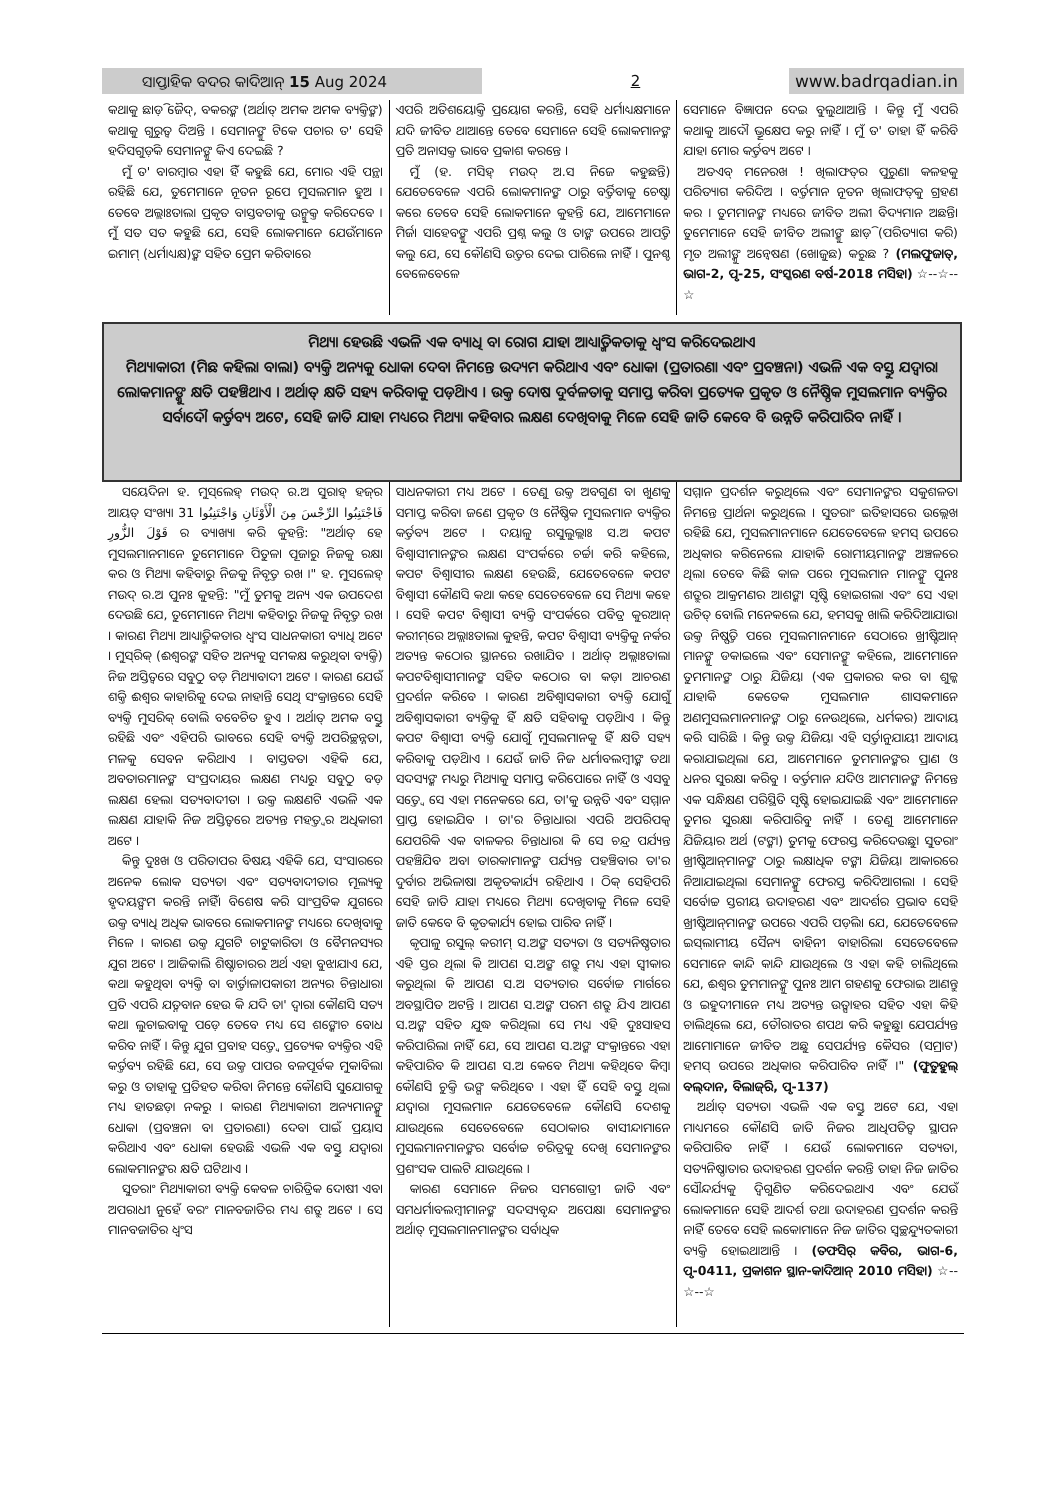ସାପ୍ତାହିକ ବଦର କାଦିଆନ୍ 15 Aug 2024 2 www.badrqadian.in
କଥାକୁ ଛାଡ଼ି ଜୈଦ୍, ବକରଙ୍କ (ଅର୍ଥାତ୍ ଅମକ ଅମକ ବ୍ୟକ୍ତିଙ୍କ) କଥାକୁ ଗୁରୁତ୍ୱ ଦିଅନ୍ତି । ସେମାନଙ୍କୁ ଟିକେ ପଚାର ତ' ସେହି ହଦିସଗୁଡ଼ିକ ସେମାନଙ୍କୁ କିଏ ଦେଇଛି ?
ମୁଁ ତ' ବାରମ୍ବାର ଏହା ହିଁ କହୁଛି ଯେ, ମୋର ଏହି ପନ୍ଥା ରହିଛି ଯେ, ତୁମେମାନେ ନୂତନ ରୂପେ ମୁସଲମାନ ହୁଅ । ତେବେ ଅଲ୍ଲାଃତାଲା ପ୍ରକୃତ ବାସ୍ତବତାକୁ ଉନ୍ମୁକ୍ତ କରିଦେବେ । ମୁଁ ସତ ସତ କହୁଛି ଯେ, ସେହି ଲୋକମାନେ ଯେଉଁମାନେ ଇମାମ୍ (ଧର୍ମାଧ୍ୟକ୍ଷ)ଙ୍କ ସହିତ ପ୍ରେମ କରିବାରେ
ଏପରି ଅତିଶୟୋକ୍ତି ପ୍ରୟୋଗ କରନ୍ତି, ସେହି ଧର୍ମାଧ୍ୟକ୍ଷମାନେ ଯଦି ଜୀବିତ ଥାଆନ୍ତେ ତେବେ ସେମାନେ ସେହି ଲୋକମାନଙ୍କ ପ୍ରତି ଅନାସକ୍ତ ଭାବେ ପ୍ରକାଶ କରନ୍ତେ ।
ମୁଁ (ହ. ମସିହ୍ ମଉଦ୍ ଅ.ସ ନିଜେ କହୁଛନ୍ତି) ଯେତେବେଳେ ଏପରି ଲୋକମାନଙ୍କ ଠାରୁ ବର୍ତ୍ତିବାକୁ ଚେଷ୍ଟା କରେ ତେବେ ସେହି ଲୋକମାନେ କୁହନ୍ତି ଯେ, ଆମେମାନେ ମିର୍ଜା ସାହେବଙ୍କୁ ଏପରି ପ୍ରଶ୍ନ କଲୁ ଓ ତାଙ୍କ ଉପରେ ଆପତ୍ତି କଲୁ ଯେ, ସେ କୌଣସି ଉତ୍ତର ଦେଇ ପାରିଲେ ନାହିଁ । ପୁନଶ୍ଚ ବେଳେବେଳେ
ସେମାନେ ବିଜ୍ଞାପନ ଦେଇ ବୁଲୁଥାଆନ୍ତି । କିନ୍ତୁ ମୁଁ ଏପରି କଥାକୁ ଆଦୌ ଭ୍ରୂକ୍ଷେପ କରୁ ନାହିଁ । ମୁଁ ତ' ତାହା ହିଁ କରିବି ଯାହା ମୋର କର୍ତ୍ତବ୍ୟ ଅଟେ ।
ଅତଏବ୍ ମନେରଖ ! ଖିଲାଫତ୍‌ର ପୁରୁଣା କଳହକୁ ପରିତ୍ୟାଗ କରିଦିଅ । ବର୍ତ୍ତମାନ ନୂତନ ଖିଲାଫତ୍‌କୁ ଗ୍ରହଣ କର । ତୁମମାନଙ୍କ ମଧ୍ୟରେ ଜୀବିତ ଅଲୀ ବିଦ୍ୟମାନ ଅଛନ୍ତି। ତୁମେମାନେ ସେହି ଜୀବିତ ଅଲୀଙ୍କୁ ଛାଡ଼ି (ପରିତ୍ୟାଗ କରି) ମୃତ ଅଲୀଙ୍କୁ ଅନ୍ୱେଷଣ (ଖୋଜୁଛ) କରୁଛ ? (ମଲଫୁଜାତ୍, ଭାଗ-2, ପୃ-25, ସଂସ୍କରଣ ବର୍ଷ-2018 ମସିହା) ☆--☆--☆
ମିଥ୍ୟା ହେଉଛି ଏଭଳି ଏକ ବ୍ୟାଧି ବା ରୋଗ ଯାହା ଆଧ୍ୟାତ୍ମିକତାକୁ ଧ୍ୱଂସ କରିଦେଇଥାଏ
ମିଥ୍ୟାକାରୀ (ମିଛ କହିଲା ବାଲା) ବ୍ୟକ୍ତି ଅନ୍ୟକୁ ଧୋକା ଦେବା ନିମନ୍ତେ ଉଦ୍ୟମ କରିଥାଏ ଏବଂ ଧୋକା (ପ୍ରତାରଣା ଏବଂ ପ୍ରବଞ୍ଚନା) ଏଭଳି ଏକ ବସ୍ତୁ ଯଦ୍ୱାରା ଲୋକମାନଙ୍କୁ କ୍ଷତି ପହଞ୍ଚିଥାଏ । ଅର୍ଥାତ୍ କ୍ଷତି ସହ୍ୟ କରିବାକୁ ପଡ଼ିଥାଏ । ଉକ୍ତ ଦୋଷ ଦୁର୍ବଳତାକୁ ସମାପ୍ତ କରିବା ପ୍ରତ୍ୟେକ ପ୍ରକୃତ ଓ ନୈଷ୍ଠିକ ମୁସଲମାନ ବ୍ୟକ୍ତିର ସର୍ବାଦୌ କର୍ତ୍ତବ୍ୟ ଅଟେ, ସେହି ଜାତି ଯାହା ମଧ୍ୟରେ ମିଥ୍ୟା କହିବାର ଲକ୍ଷଣ ଦେଖିବାକୁ ମିଳେ ସେହି ଜାତି କେବେ ବି ଉନ୍ନତି କରିପାରିବ ନାହିଁ ।
ସୟେଦିନା ହ. ମୁସ୍‌ଲେହ୍ ମଉଦ୍ ର.ଅ ସୁରାହ୍ ହଜ୍‌ର ଆୟତ୍ ସଂଖ୍ୟା 31 فَاجْتَنِبُوا الرِّجْسَ مِنَ الْأَوْثَانِ وَاجْتَنِبُوا قَوْلَ الزُّورِ ର ବ୍ୟାଖ୍ୟା କରି କୁହନ୍ତି: "ଅର୍ଥାତ୍ ହେ ମୁସଲମାନମାନେ ତୁମେମାନେ ପିତୁଳା ପୂଜାରୁ ନିଜକୁ ରକ୍ଷା କର ଓ ମିଥ୍ୟା କହିବାରୁ ନିଜକୁ ନିବୃତ୍ତ ରଖ ।" ହ. ମୁସଲେହ୍ ମଉଦ୍ ର.ଅ ପୁନଃ କୁହନ୍ତି: "ମୁଁ ତୁମକୁ ଅନ୍ୟ ଏକ ଉପଦେଶ ଦେଉଛି ଯେ, ତୁମେମାନେ ମିଥ୍ୟା କହିବାରୁ ନିଜକୁ ନିବୃତ୍ତ ରଖ । କାରଣ ମିଥ୍ୟା ଆଧ୍ୟାତ୍ମିକତାର ଧ୍ୱଂସ ସାଧନକାରୀ ବ୍ୟାଧି ଅଟେ । ମୁସ୍‌ରିକ୍ (ଈଶ୍ୱରଙ୍କ ସହିତ ଅନ୍ୟକୁ ସମକକ୍ଷ କରୁଥିବା ବ୍ୟକ୍ତି) ନିଜ ଅସ୍ତିତ୍ୱରେ ସବୁଠୁ ବଡ଼ ମିଥ୍ୟାବାଦୀ ଅଟେ । କାରଣ ଯେଉଁ ଶକ୍ତି ଈଶ୍ୱର କାହାରିକୁ ଦେଇ ନାହାନ୍ତି ସେଥି ସଂକ୍ରାନ୍ତରେ ସେହି ବ୍ୟକ୍ତି ମୁସରିକ୍ ବୋଲି ବବେଚିତ ହୁଏ । ଅର୍ଥାତ୍ ଅମକ ବସ୍ତୁ ରହିଛି ଏବଂ ଏହିପରି ଭାବରେ ସେହି ବ୍ୟକ୍ତି ଅପରିଚ୍ଛନ୍ନତା, ମଳକୁ ସେବନ କରିଥାଏ । ବାସ୍ତବତା ଏହିକି ଯେ, ଅବତାରମାନଙ୍କ ସଂପ୍ରଦାୟର ଲକ୍ଷଣ ମଧ୍ୟରୁ ସବୁଠୁ ବଡ଼ ଲକ୍ଷଣ ହେଲା ସତ୍ୟବାଦୀତା । ଉକ୍ତ ଲକ୍ଷଣଟି ଏଭଳି ଏକ ଲକ୍ଷଣ ଯାହାକି ନିଜ ଅସ୍ତିତ୍ୱରେ ଅତ୍ୟନ୍ତ ମହତ୍ତ୍ୱର ଅଧିକାରୀ ଅଟେ ।
କିନ୍ତୁ ଦୁଃଖ ଓ ପରିତାପର ବିଷୟ ଏହିକି ଯେ, ସଂସାରରେ ଅନେକ ଲୋକ ସତ୍ୟତା ଏବଂ ସତ୍ୟବାଦୀତାର ମୂଲ୍ୟକୁ ହୃଦୟଙ୍ଗମ କରନ୍ତି ନାହିଁ। ବିଶେଷ କରି ସାଂପ୍ରତିକ ଯୁଗରେ ଉକ୍ତ ବ୍ୟାଧି ଅଧିକ ଭାବରେ ଲୋକମାନଙ୍କ ମଧ୍ୟରେ ଦେଖିବାକୁ ମିଳେ । କାରଣ ଉକ୍ତ ଯୁଗଟି ଚାଟୁକାରିତା ଓ ବୈମନସ୍ୟର ଯୁଗ ଅଟେ । ଆଜିକାଲି ଶିଷ୍ଟାଚାରର ଅର୍ଥ ଏହା ବୁଝାଯାଏ ଯେ, କଥା କହୁଥିବା ବ୍ୟକ୍ତି ବା ବାର୍ତ୍ତାଳାପକାରୀ ଅନ୍ୟର ଚିନ୍ତାଧାରା ପ୍ରତି ଏପରି ଯତ୍ନବାନ ହେଉ କି ଯଦି ତା' ଦ୍ୱାରା କୌଣସି ସତ୍ୟ କଥା ଲୁଚାଇବାକୁ ପଡ଼େ ତେବେ ମଧ୍ୟ ସେ ଶଙ୍କୋଚ ବୋଧ କରିବ ନାହିଁ । କିନ୍ତୁ ଯୁଗ ପ୍ରବାହ ସତ୍ତ୍ୱେ ପ୍ରତ୍ୟେକ ବ୍ୟକ୍ତିର ଏହି କର୍ତ୍ତବ୍ୟ ରହିଛି ଯେ, ସେ ଉକ୍ତ ପାପର ବଳପୂର୍ବକ ମୁକାବିଲା କରୁ ଓ ତାହାକୁ ପ୍ରତିହତ କରିବା ନିମନ୍ତେ କୌଣସି ସୁଯୋଗକୁ ମଧ୍ୟ ହାତଛଡ଼ା ନକରୁ । କାରଣ ମିଥ୍ୟାକାରୀ ଅନ୍ୟମାନଙ୍କୁ ଧୋକା (ପ୍ରବଞ୍ଚନା ବା ପ୍ରତାରଣା) ଦେବା ପାଇଁ ପ୍ରୟାସ କରିଥାଏ ଏବଂ ଧୋକା ହେଉଛି ଏଭଳି ଏକ ବସ୍ତୁ ଯଦ୍ୱାରା ଲୋକମାନଙ୍କର କ୍ଷତି ଘଟିଥାଏ ।
ସୁତରାଂ ମିଥ୍ୟାକାରୀ ବ୍ୟକ୍ତି କେବଳ ଚାରିତ୍ରିକ ଦୋଷୀ ଏବା ଅପରାଧୀ ନୁହେଁ ବରଂ ମାନବଜାତିର ମଧ୍ୟ ଶତ୍ରୁ ଅଟେ । ସେ ମାନବଜାତିର ଧ୍ୱଂସ
ସାଧନକାରୀ ମଧ୍ୟ ଅଟେ । ତେଣୁ ଉକ୍ତ ଅବଗୁଣ ବା ଖୁଣକୁ ସମାପ୍ତ କରିବା ଜଣେ ପ୍ରକୃତ ଓ ନୈଷ୍ଠିକ ମୁସଲମାନ ବ୍ୟକ୍ତିର କର୍ତ୍ତବ୍ୟ ଅଟେ । ଦୟାଳୁ ରସୁଲୁଲ୍ଲାଃ ସ.ଅ କପଟ ବିଶ୍ୱାସୀମାନଙ୍କର ଲକ୍ଷଣ ସଂପର୍କରେ ଚର୍ଚ୍ଚା କରି କହିଲେ, କପଟ ବିଶ୍ୱାସୀର ଲକ୍ଷଣ ହେଉଛି, ଯେତେବେଳେ କପଟ ବିଶ୍ୱାସୀ କୌଣସି କଥା କହେ ସେତେବେଳେ ସେ ମିଥ୍ୟା କହେ । ସେହି କପଟ ବିଶ୍ୱାସୀ ବ୍ୟକ୍ତି ସଂପର୍କରେ ପବିତ୍ର କୁରଆନ୍ କରୀମ୍‌ରେ ଅଲ୍ଲାଃତାଲା କୁହନ୍ତି, କପଟ ବିଶ୍ୱାସୀ ବ୍ୟକ୍ତିକୁ ନର୍କର ଅତ୍ୟନ୍ତ କଠୋର ସ୍ଥାନରେ ରଖାଯିବ । ଅର୍ଥାତ୍ ଅଲ୍ଲାଃତାଲା କପଟବିଶ୍ୱାସୀମାନଙ୍କ ସହିତ କଠୋର ବା କଡ଼ା ଆଚରଣ ପ୍ରଦର୍ଶନ କରିବେ । କାରଣ ଅବିଶ୍ୱାସକାରୀ ବ୍ୟକ୍ତି ଯୋଗୁଁ ଅବିଶ୍ୱାସକାରୀ ବ୍ୟକ୍ତିକୁ ହିଁ କ୍ଷତି ସହିବାକୁ ପଡ଼ିଥାଏ । କିନ୍ତୁ କପଟ ବିଶ୍ୱାସୀ ବ୍ୟକ୍ତି ଯୋଗୁଁ ମୁସଲମାନକୁ ହିଁ କ୍ଷତି ସହ୍ୟ କରିବାକୁ ପଡ଼ିଥାଏ । ଯେଉଁ ଜାତି ନିଜ ଧର୍ମାବଲମ୍ବୀଙ୍କ ତଥା ସଦସ୍ୟଙ୍କ ମଧ୍ୟରୁ ମିଥ୍ୟାକୁ ସମାପ୍ତ କରିପୋରେ ନାହିଁ ଓ ଏସବୁ ସତ୍ତ୍ୱେ ସେ ଏହା ମନେକରେ ଯେ, ତା'କୁ ଉନ୍ନତି ଏବଂ ସମ୍ମାନ ପ୍ରାପ୍ତ ହୋଇଯିବ । ତା'ର ଚିନ୍ତାଧାରା ଏପରି ଅପରିପକ୍ୱ ଯେପରିକି ଏକ ବାଳକର ଚିନ୍ତାଧାରା କି ସେ ଚନ୍ଦ୍ର ପର୍ଯ୍ୟନ୍ତ ପହଞ୍ଚିଯିବ ଅବା ତାରକାମାନଙ୍କ ପର୍ଯ୍ୟନ୍ତ ପହଞ୍ଚିବାର ତା'ର ଦୁର୍ବାର ଅଭିଳାଷା ଅକୃତକାର୍ଯ୍ୟ ରହିଥାଏ । ଠିକ୍ ସେହିପରି ସେହି ଜାତି ଯାହା ମଧ୍ୟରେ ମିଥ୍ୟା ଦେଖିବାକୁ ମିଳେ ସେହି ଜାତି କେବେ ବି କୃତକାର୍ଯ୍ୟ ହୋଇ ପାରିବ ନାହିଁ ।
କୃପାଳୁ ରସୁଲ୍ କରୀମ୍ ସ.ଅଙ୍କ ସତ୍ୟତା ଓ ସତ୍ୟନିଷ୍ଠତାର ଏହି ସ୍ତର ଥିଲା କି ଆପଣ ସ.ଅଙ୍କ ଶତ୍ରୁ ମଧ୍ୟ ଏହା ସ୍ୱୀକାର କରୁଥିଲା କି ଆପଣ ସ.ଅ ସତ୍ୟତାର ସର୍ବୋଚ୍ଚ ମାର୍ଗରେ ଅବସ୍ଥାପିତ ଅଟନ୍ତି । ଆପଣ ସ.ଅଙ୍କ ପରମ ଶତ୍ରୁ ଯିଏ ଆପଣ ସ.ଅଙ୍କ ସହିତ ଯୁଦ୍ଧ କରିଥିଲା ସେ ମଧ୍ୟ ଏହି ଦୁଃସାହସ କରିପାରିଲା ନାହିଁ ଯେ, ସେ ଆପଣ ସ.ଅଙ୍କ ସଂକ୍ରାନ୍ତରେ ଏହା କହିପାରିବ କି ଆପଣ ସ.ଅ କେବେ ମିଥ୍ୟା କହିଥିବେ କିମ୍ବା କୌଣସି ଚୁକ୍ତି ଭଙ୍ଗ କରିଥିବେ । ଏହା ହିଁ ସେହି ବସ୍ତୁ ଥିଲା ଯଦ୍ୱାରା ମୁସଲମାନ ଯେତେବେଳେ କୌଣସି ଦେଶକୁ ଯାଉଥିଲେ ସେତେବେଳେ ସେଠାକାର ବାସୀନ୍ଦାମାନେ ମୁସଲମାନମାନଙ୍କର ସର୍ବୋଚ୍ଚ ଚରିତ୍ରକୁ ଦେଖି ସେମାନଙ୍କର ପ୍ରଶଂସକ ପାଲଟି ଯାଉଥିଲେ ।
କାରଣ ସେମାନେ ନିଜର ସମଗୋତ୍ରୀ ଜାତି ଏବଂ ସମଧର୍ମାବଲମ୍ବୀମାନଙ୍କ ସଦସ୍ୟବୃନ୍ଦ ଅପେକ୍ଷା ସେମାନଙ୍କର ଅର୍ଥାତ୍ ମୁସଲମାନମାନଙ୍କର ସର୍ବାଧିକ
ସମ୍ମାନ ପ୍ରଦର୍ଶନ କରୁଥିଲେ ଏବଂ ସେମାନଙ୍କର ସକୁଶଳତା ନିମନ୍ତେ ପ୍ରାର୍ଥନା କରୁଥିଲେ । ସୁତରାଂ ଇତିହାସରେ ଉଲ୍ଲେଖ ରହିଛି ଯେ, ମୁସଲମାନମାନେ ଯେତେବେଳେ ହମସ୍ ଉପରେ ଅଧିକାର କରିନେଲେ ଯାହାକି ରୋମୀୟମାନଙ୍କ ଅଞ୍ଚଳରେ ଥିଲା ତେବେ କିଛି କାଳ ପରେ ମୁସଲମାନ ମାନଙ୍କୁ ପୁନଃ ଶତ୍ରୁର ଆକ୍ରମଣର ଆଶଙ୍କା ସୃଷ୍ଟି ହୋଇଗଲା ଏବଂ ସେ ଏହା ଉଚିତ୍ ବୋଲି ମନେକଲେ ଯେ, ହମସକୁ ଖାଲି କରିଦିଆଯାଉ। ଉକ୍ତ ନିଷ୍ପତ୍ତି ପରେ ମୁସଲମାନମାନେ ସେଠାରେ ଖ୍ରୀଷ୍ଟିଆନ୍ ମାନଙ୍କୁ ଡକାଇଲେ ଏବଂ ସେମାନଙ୍କୁ କହିଲେ, ଆମେମାନେ ତୁମମାନଙ୍କ ଠାରୁ ଯିଜିୟା (ଏକ ପ୍ରକାରର କର ବା ଶୁଳ୍କ ଯାହାକି କେତେକ ମୁସଲମାନ ଶାସକମାନେ ଅଣମୁସଲମାନମାନଙ୍କ ଠାରୁ ନେଉଥିଲେ, ଧର୍ମକର) ଆଦାୟ କରି ସାରିଛି । କିନ୍ତୁ ଉକ୍ତ ଯିଜିୟା ଏହି ସର୍ତ୍ତାନୁଯାୟୀ ଆଦାୟ କରାଯାଇଥିଲା ଯେ, ଆମେମାନେ ତୁମମାନଙ୍କର ପ୍ରାଣ ଓ ଧନର ସୁରକ୍ଷା କରିବୁ । ବର୍ତ୍ତମାନ ଯଦିଓ ଆମମାନଙ୍କ ନିମନ୍ତେ ଏକ ସନ୍ଧିକ୍ଷଣ ପରିସ୍ଥିତି ସୃଷ୍ଟି ହୋଇଯାଇଛି ଏବଂ ଆମେମାନେ ତୁମର ସୁରକ୍ଷା କରିପାରିବୁ ନାହିଁ । ତେଣୁ ଆମେମାନେ ଯିଜିୟାର ଅର୍ଥ (ଟଙ୍କା) ତୁମକୁ ଫେରସ୍ତ କରିଦେଉଛୁ। ସୁତରାଂ ଖ୍ରୀଷ୍ଟିଆନ୍‌ମାନଙ୍କ ଠାରୁ ଲକ୍ଷାଧିକ ଟଙ୍କା ଯିଜିୟା ଆକାରରେ ନିଆଯାଇଥିଲା ସେମାନଙ୍କୁ ଫେରସ୍ତ କରିଦିଆଗଲା । ସେହି ସର୍ବୋଚ୍ଚ ସ୍ତରୀୟ ଉଦାହରଣ ଏବଂ ଆଦର୍ଶର ପ୍ରଭାବ ସେହି ଖ୍ରୀଷ୍ଟିଆନ୍‌ମାନଙ୍କ ଉପରେ ଏପରି ପଡ଼ିଲା ଯେ, ଯେତେବେଳେ ଇସ୍‌ଲାମୀୟ ସୈନ୍ୟ ବାହିନୀ ବାହାରିଲା ସେତେବେଳେ ସେମାନେ କାନ୍ଦି କାନ୍ଦି ଯାଉଥିଲେ ଓ ଏହା କହି ଚାଲିଥିଲେ ଯେ, ଈଶ୍ୱର ତୁମମାନଙ୍କୁ ପୁନଃ ଆମ ଗହଣକୁ ଫେରାଇ ଆଣନ୍ତୁ ଓ ଇହୁଦୀମାନେ ମଧ୍ୟ ଅତ୍ୟନ୍ତ ଉତ୍ସାହର ସହିତ ଏହା କିହି ଚାଲିଥିଲେ ଯେ, ତୌରାତର ଶପଥ କରି କହୁଛୁ। ଯେପର୍ଯ୍ୟନ୍ତ ଆମୋମାନେ ଜୀବିତ ଅଛୁ ସେପର୍ଯ୍ୟନ୍ତ କୈସର (ସମ୍ରାଟ) ହମସ୍ ଉପରେ ଅଧିକାର କରିପାରିବ ନାହିଁ ।" (ଫୁତୁହୁଲ୍ ବଲ୍‌ଦାନ, ବିଲାଜ୍‌ରି, ପୃ-137)
ଅର୍ଥାତ୍ ସତ୍ୟତା ଏଭଳି ଏକ ବସ୍ତୁ ଅଟେ ଯେ, ଏହା ମାଧ୍ୟମରେ କୌଣସି ଜାତି ନିଜର ଆଧିପତିତ୍ୱ ସ୍ଥାପନ କରିପାରିବ ନାହିଁ । ଯେଉଁ ଲୋକମାନେ ସତ୍ୟତା, ସତ୍ୟନିଷ୍ଠାତାର ଉଦାହରଣ ପ୍ରଦର୍ଶନ କରନ୍ତି ତାହା ନିଜ ଜାତିର ସୌନ୍ଦର୍ଯ୍ୟକୁ ଦ୍ୱିଗୁଣିତ କରିଦେଇଥାଏ ଏବଂ ଯେଉଁ ଲୋକମାନେ ସେହି ଆଦର୍ଶ ତଥା ଉଦାହରଣ ପ୍ରଦର୍ଶନ କରନ୍ତି ନାହିଁ ତେବେ ସେହି ଲକୋମାନେ ନିଜ ଜାତିର ସ୍ୱଚ୍ଛନ୍ଦ୍ୟୁତକାରୀ ବ୍ୟକ୍ତି ହୋଇଥାଆନ୍ତି । (ତଫସିର୍ କବିର, ଭାଗ-6, ପୃ-0411, ପ୍ରକାଶନ ସ୍ଥାନ-କାଦିଆନ୍ 2010 ମସିହା) ☆--☆--☆